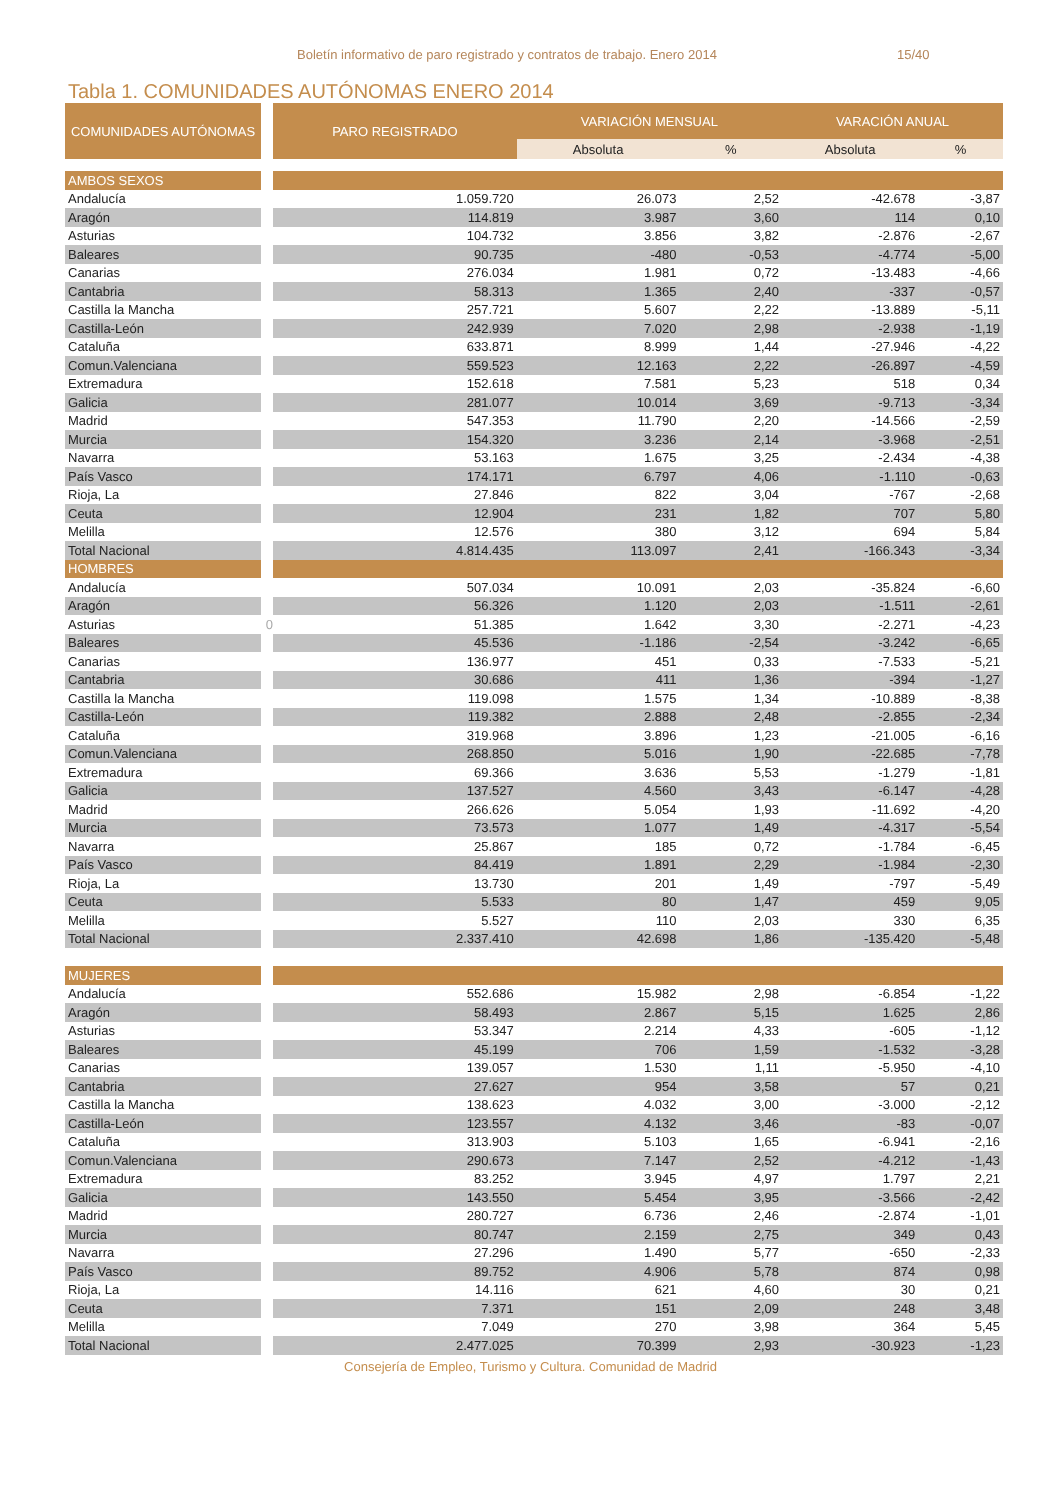Boletín informativo de paro registrado y contratos de trabajo. Enero 2014 15/40
Tabla 1. COMUNIDADES AUTÓNOMAS ENERO 2014
| COMUNIDADES AUTÓNOMAS | | PARO REGISTRADO | VARIACIÓN MENSUAL | | VARACIÓN ANUAL | |
| --- | --- | --- | --- | --- | --- | --- |
| | | | Absoluta | % | Absoluta | % |
| AMBOS SEXOS | | | | | | |
| Andalucía | | 1.059.720 | 26.073 | 2,52 | -42.678 | -3,87 |
| Aragón | | 114.819 | 3.987 | 3,60 | 114 | 0,10 |
| Asturias | | 104.732 | 3.856 | 3,82 | -2.876 | -2,67 |
| Baleares | | 90.735 | -480 | -0,53 | -4.774 | -5,00 |
| Canarias | | 276.034 | 1.981 | 0,72 | -13.483 | -4,66 |
| Cantabria | | 58.313 | 1.365 | 2,40 | -337 | -0,57 |
| Castilla la Mancha | | 257.721 | 5.607 | 2,22 | -13.889 | -5,11 |
| Castilla-León | | 242.939 | 7.020 | 2,98 | -2.938 | -1,19 |
| Cataluña | | 633.871 | 8.999 | 1,44 | -27.946 | -4,22 |
| Comun.Valenciana | | 559.523 | 12.163 | 2,22 | -26.897 | -4,59 |
| Extremadura | | 152.618 | 7.581 | 5,23 | 518 | 0,34 |
| Galicia | | 281.077 | 10.014 | 3,69 | -9.713 | -3,34 |
| Madrid | | 547.353 | 11.790 | 2,20 | -14.566 | -2,59 |
| Murcia | | 154.320 | 3.236 | 2,14 | -3.968 | -2,51 |
| Navarra | | 53.163 | 1.675 | 3,25 | -2.434 | -4,38 |
| País Vasco | | 174.171 | 6.797 | 4,06 | -1.110 | -0,63 |
| Rioja, La | | 27.846 | 822 | 3,04 | -767 | -2,68 |
| Ceuta | | 12.904 | 231 | 1,82 | 707 | 5,80 |
| Melilla | | 12.576 | 380 | 3,12 | 694 | 5,84 |
| Total Nacional | | 4.814.435 | 113.097 | 2,41 | -166.343 | -3,34 |
| HOMBRES | | | | | | |
| Andalucía | | 507.034 | 10.091 | 2,03 | -35.824 | -6,60 |
| Aragón | | 56.326 | 1.120 | 2,03 | -1.511 | -2,61 |
| Asturias | 0 | 51.385 | 1.642 | 3,30 | -2.271 | -4,23 |
| Baleares | | 45.536 | -1.186 | -2,54 | -3.242 | -6,65 |
| Canarias | | 136.977 | 451 | 0,33 | -7.533 | -5,21 |
| Cantabria | | 30.686 | 411 | 1,36 | -394 | -1,27 |
| Castilla la Mancha | | 119.098 | 1.575 | 1,34 | -10.889 | -8,38 |
| Castilla-León | | 119.382 | 2.888 | 2,48 | -2.855 | -2,34 |
| Cataluña | | 319.968 | 3.896 | 1,23 | -21.005 | -6,16 |
| Comun.Valenciana | | 268.850 | 5.016 | 1,90 | -22.685 | -7,78 |
| Extremadura | | 69.366 | 3.636 | 5,53 | -1.279 | -1,81 |
| Galicia | | 137.527 | 4.560 | 3,43 | -6.147 | -4,28 |
| Madrid | | 266.626 | 5.054 | 1,93 | -11.692 | -4,20 |
| Murcia | | 73.573 | 1.077 | 1,49 | -4.317 | -5,54 |
| Navarra | | 25.867 | 185 | 0,72 | -1.784 | -6,45 |
| País Vasco | | 84.419 | 1.891 | 2,29 | -1.984 | -2,30 |
| Rioja, La | | 13.730 | 201 | 1,49 | -797 | -5,49 |
| Ceuta | | 5.533 | 80 | 1,47 | 459 | 9,05 |
| Melilla | | 5.527 | 110 | 2,03 | 330 | 6,35 |
| Total Nacional | | 2.337.410 | 42.698 | 1,86 | -135.420 | -5,48 |
| MUJERES | | | | | | |
| Andalucía | | 552.686 | 15.982 | 2,98 | -6.854 | -1,22 |
| Aragón | | 58.493 | 2.867 | 5,15 | 1.625 | 2,86 |
| Asturias | | 53.347 | 2.214 | 4,33 | -605 | -1,12 |
| Baleares | | 45.199 | 706 | 1,59 | -1.532 | -3,28 |
| Canarias | | 139.057 | 1.530 | 1,11 | -5.950 | -4,10 |
| Cantabria | | 27.627 | 954 | 3,58 | 57 | 0,21 |
| Castilla la Mancha | | 138.623 | 4.032 | 3,00 | -3.000 | -2,12 |
| Castilla-León | | 123.557 | 4.132 | 3,46 | -83 | -0,07 |
| Cataluña | | 313.903 | 5.103 | 1,65 | -6.941 | -2,16 |
| Comun.Valenciana | | 290.673 | 7.147 | 2,52 | -4.212 | -1,43 |
| Extremadura | | 83.252 | 3.945 | 4,97 | 1.797 | 2,21 |
| Galicia | | 143.550 | 5.454 | 3,95 | -3.566 | -2,42 |
| Madrid | | 280.727 | 6.736 | 2,46 | -2.874 | -1,01 |
| Murcia | | 80.747 | 2.159 | 2,75 | 349 | 0,43 |
| Navarra | | 27.296 | 1.490 | 5,77 | -650 | -2,33 |
| País Vasco | | 89.752 | 4.906 | 5,78 | 874 | 0,98 |
| Rioja, La | | 14.116 | 621 | 4,60 | 30 | 0,21 |
| Ceuta | | 7.371 | 151 | 2,09 | 248 | 3,48 |
| Melilla | | 7.049 | 270 | 3,98 | 364 | 5,45 |
| Total Nacional | | 2.477.025 | 70.399 | 2,93 | -30.923 | -1,23 |
Consejería de Empleo, Turismo y Cultura. Comunidad de Madrid